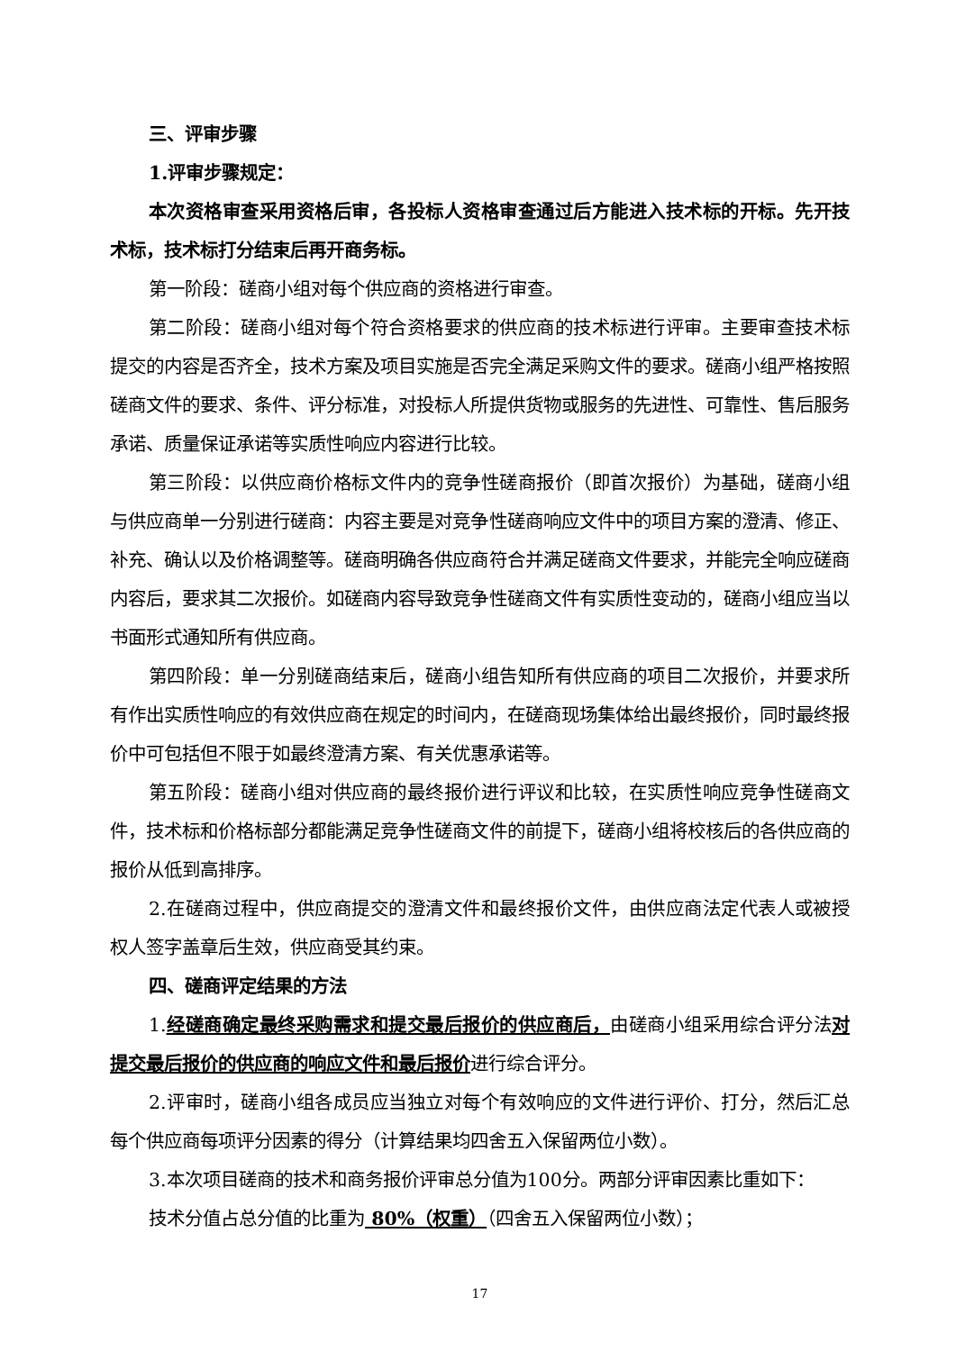三、评审步骤
1.评审步骤规定：
本次资格审查采用资格后审，各投标人资格审查通过后方能进入技术标的开标。先开技术标，技术标打分结束后再开商务标。
第一阶段：磋商小组对每个供应商的资格进行审查。
第二阶段：磋商小组对每个符合资格要求的供应商的技术标进行评审。主要审查技术标提交的内容是否齐全，技术方案及项目实施是否完全满足采购文件的要求。磋商小组严格按照磋商文件的要求、条件、评分标准，对投标人所提供货物或服务的先进性、可靠性、售后服务承诺、质量保证承诺等实质性响应内容进行比较。
第三阶段：以供应商价格标文件内的竞争性磋商报价（即首次报价）为基础，磋商小组与供应商单一分别进行磋商：内容主要是对竞争性磋商响应文件中的项目方案的澄清、修正、补充、确认以及价格调整等。磋商明确各供应商符合并满足磋商文件要求，并能完全响应磋商内容后，要求其二次报价。如磋商内容导致竞争性磋商文件有实质性变动的，磋商小组应当以书面形式通知所有供应商。
第四阶段：单一分别磋商结束后，磋商小组告知所有供应商的项目二次报价，并要求所有作出实质性响应的有效供应商在规定的时间内，在磋商现场集体给出最终报价，同时最终报价中可包括但不限于如最终澄清方案、有关优惠承诺等。
第五阶段：磋商小组对供应商的最终报价进行评议和比较，在实质性响应竞争性磋商文件，技术标和价格标部分都能满足竞争性磋商文件的前提下，磋商小组将校核后的各供应商的报价从低到高排序。
2.在磋商过程中，供应商提交的澄清文件和最终报价文件，由供应商法定代表人或被授权人签字盖章后生效，供应商受其约束。
四、磋商评定结果的方法
1.经磋商确定最终采购需求和提交最后报价的供应商后，由磋商小组采用综合评分法对提交最后报价的供应商的响应文件和最后报价进行综合评分。
2.评审时，磋商小组各成员应当独立对每个有效响应的文件进行评价、打分，然后汇总每个供应商每项评分因素的得分（计算结果均四舍五入保留两位小数）。
3.本次项目磋商的技术和商务报价评审总分值为100分。两部分评审因素比重如下：
技术分值占总分值的比重为 80%（权重）（四舍五入保留两位小数）；
17